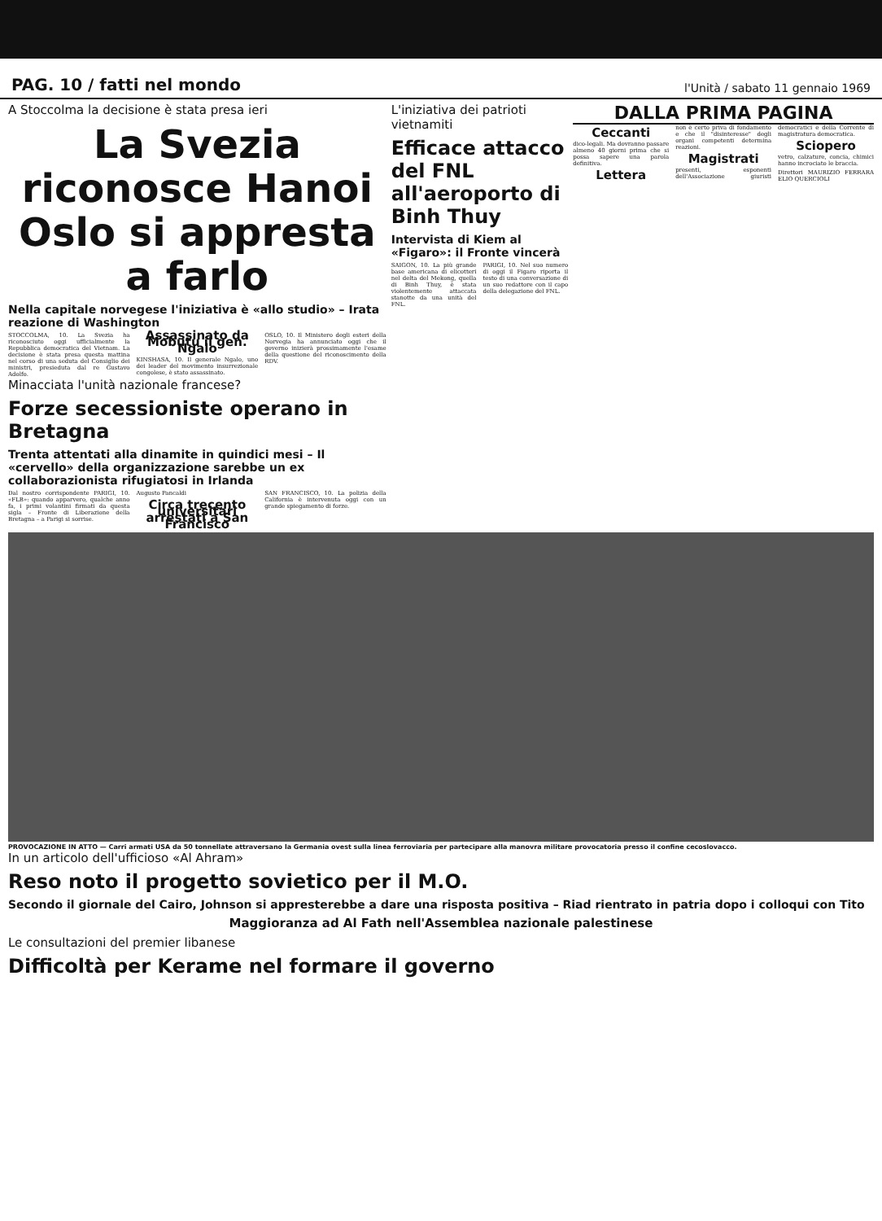PAG. 10 / fatti nel mondo l'Unità / sabato 11 gennaio 1969
A Stoccolma la decisione è stata presa ieri
La Svezia riconosce Hanoi
Oslo si appresta a farlo
Nella capitale norvegese l'iniziativa è «allo studio» – Irata reazione di Washington
STOCCOLMA, 10. La Svezia ha riconosciuto oggi ufficialmente la Repubblica democratica del Vietnam. La decisione è stata presa questa mattina nel corso di una seduta del Consiglio dei ministri, presieduta dal re Gustavo Adolfo.
Assassinato da Mobutu il gen. Ngalo
KINSHASA, 10. Il generale Ngalo, uno dei leader del movimento insurrezionale congolese, è stato assassinato.
OSLO, 10. Il Ministero degli esteri della Norvegia ha annunciato oggi che il governo inizierà prossimamente l'esame della questione del riconoscimento della RDV.
Minacciata l'unità nazionale francese?
Forze secessioniste operano in Bretagna
Trenta attentati alla dinamite in quindici mesi – Il «cervello» della organizzazione sarebbe un ex collaborazionista rifugiatosi in Irlanda
Dal nostro corrispondente PARIGI, 10. «FLB»: quando apparvero, qualche anno fa, i primi volantini firmati da questa sigla – Fronte di Liberazione della Bretagna – a Parigi si sorrise.
Augusto Pancaldi
Circa trecento universitari arrestati a San Francisco
SAN FRANCISCO, 10. La polizia della California è intervenuta oggi con un grande spiegamento di forze.
L'iniziativa dei patrioti vietnamiti
Efficace attacco del FNL all'aeroporto di Binh Thuy
Intervista di Kiem al «Figaro»: il Fronte vincerà
SAIGON, 10. La più grande base americana di elicotteri nel delta del Mekong, quella di Binh Thuy, è stata violentemente attaccata stanotte da una unità del FNL.
PARIGI, 10. Nel suo numero di oggi il Figaro riporta il testo di una conversazione di un suo redattore con il capo della delegazione del FNL.
DALLA PRIMA PAGINA
Ceccanti
dico-legali. Ma dovranno passare almeno 40 giorni prima che si possa sapere una parola definitiva.
Lettera
non è certo priva di fondamento e che il "disinteresse" degli organi competenti determina reazioni.
Magistrati
presenti, esponenti dell'Associazione giuristi democratici e della Corrente di magistratura democratica.
Sciopero
vetro, calzature, concia, chimici hanno incrociato le braccia.
Direttori MAURIZIO FERRARA ELIO QUERCIOLI
PROVOCAZIONE IN ATTO — Carri armati USA da 50 tonnellate attraversano la Germania ovest sulla linea ferroviaria per partecipare alla manovra militare provocatoria presso il confine cecoslovacco.
In un articolo dell'ufficioso «Al Ahram»
Reso noto il progetto sovietico per il M.O.
Secondo il giornale del Cairo, Johnson si appresterebbe a dare una risposta positiva – Riad rientrato in patria dopo i colloqui con Tito
Maggioranza ad Al Fath nell'Assemblea nazionale palestinese
Le consultazioni del premier libanese
Difficoltà per Kerame nel formare il governo